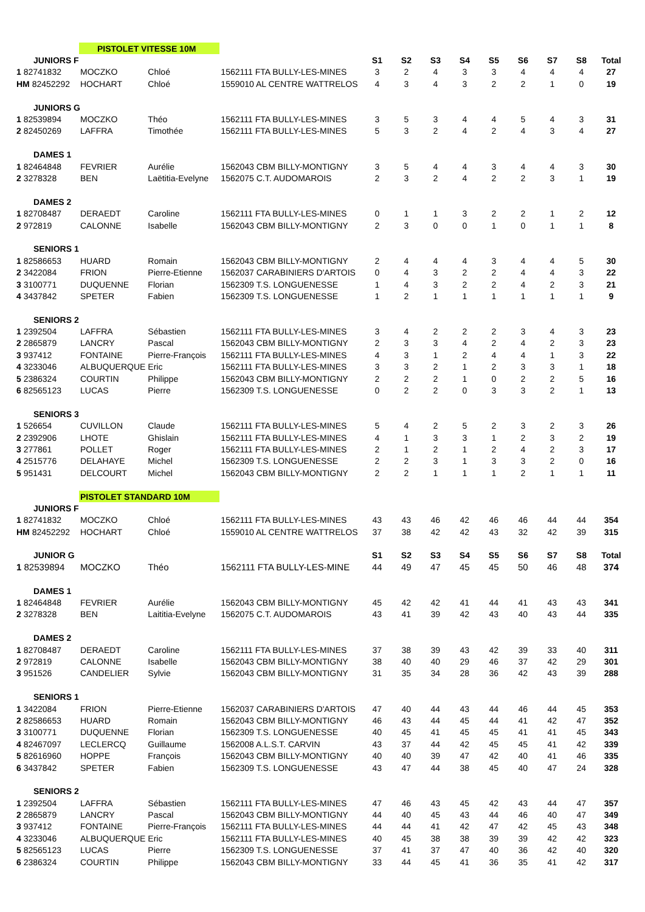| | PISTOLET VITESSE 10M | | | | | | | | | | | |
| JUNIORS F | | | | S1 | S2 | S3 | S4 | S5 | S6 | S7 | S8 | Total |
| 1 82741832 | MOCZKO | Chloé | 1562111 FTA BULLY-LES-MINES | 3 | 2 | 4 | 3 | 3 | 4 | 4 | 4 | 27 |
| HM 82452292 | HOCHART | Chloé | 1559010 AL CENTRE WATTRELOS | 4 | 3 | 4 | 3 | 2 | 2 | 1 | 0 | 19 |
| JUNIORS G | | | | | | | | | | | | |
| 1 82539894 | MOCZKO | Théo | 1562111 FTA BULLY-LES-MINES | 3 | 5 | 3 | 4 | 4 | 5 | 4 | 3 | 31 |
| 2 82450269 | LAFFRA | Timothée | 1562111 FTA BULLY-LES-MINES | 5 | 3 | 2 | 4 | 2 | 4 | 3 | 4 | 27 |
| DAMES 1 | | | | | | | | | | | | |
| 1 82464848 | FEVRIER | Aurélie | 1562043 CBM BILLY-MONTIGNY | 3 | 5 | 4 | 4 | 3 | 4 | 4 | 3 | 30 |
| 2 3278328 | BEN | Laëtitia-Evelyne | 1562075 C.T. AUDOMAROIS | 2 | 3 | 2 | 4 | 2 | 2 | 3 | 1 | 19 |
| DAMES 2 | | | | | | | | | | | | |
| 1 82708487 | DERAEDT | Caroline | 1562111 FTA BULLY-LES-MINES | 0 | 1 | 1 | 3 | 2 | 2 | 1 | 2 | 12 |
| 2 972819 | CALONNE | Isabelle | 1562043 CBM BILLY-MONTIGNY | 2 | 3 | 0 | 0 | 1 | 0 | 1 | 1 | 8 |
| SENIORS 1 | | | | | | | | | | | | |
| 1 82586653 | HUARD | Romain | 1562043 CBM BILLY-MONTIGNY | 2 | 4 | 4 | 4 | 3 | 4 | 4 | 5 | 30 |
| 2 3422084 | FRION | Pierre-Etienne | 1562037 CARABINIERS D'ARTOIS | 0 | 4 | 3 | 2 | 2 | 4 | 4 | 3 | 22 |
| 3 3100771 | DUQUENNE | Florian | 1562309 T.S. LONGUENESSE | 1 | 4 | 3 | 2 | 2 | 4 | 2 | 3 | 21 |
| 4 3437842 | SPETER | Fabien | 1562309 T.S. LONGUENESSE | 1 | 2 | 1 | 1 | 1 | 1 | 1 | 1 | 9 |
| SENIORS 2 | | | | | | | | | | | | |
| 1 2392504 | LAFFRA | Sébastien | 1562111 FTA BULLY-LES-MINES | 3 | 4 | 2 | 2 | 2 | 3 | 4 | 3 | 23 |
| 2 2865879 | LANCRY | Pascal | 1562043 CBM BILLY-MONTIGNY | 2 | 3 | 3 | 4 | 2 | 4 | 2 | 3 | 23 |
| 3 937412 | FONTAINE | Pierre-François | 1562111 FTA BULLY-LES-MINES | 4 | 3 | 1 | 2 | 4 | 4 | 1 | 3 | 22 |
| 4 3233046 | ALBUQUERQUE | Eric | 1562111 FTA BULLY-LES-MINES | 3 | 3 | 2 | 1 | 2 | 3 | 3 | 1 | 18 |
| 5 2386324 | COURTIN | Philippe | 1562043 CBM BILLY-MONTIGNY | 2 | 2 | 2 | 1 | 0 | 2 | 2 | 5 | 16 |
| 6 82565123 | LUCAS | Pierre | 1562309 T.S. LONGUENESSE | 0 | 2 | 2 | 0 | 3 | 3 | 2 | 1 | 13 |
| SENIORS 3 | | | | | | | | | | | | |
| 1 526654 | CUVILLON | Claude | 1562111 FTA BULLY-LES-MINES | 5 | 4 | 2 | 5 | 2 | 3 | 2 | 3 | 26 |
| 2 2392906 | LHOTE | Ghislain | 1562111 FTA BULLY-LES-MINES | 4 | 1 | 3 | 3 | 1 | 2 | 3 | 2 | 19 |
| 3 277861 | POLLET | Roger | 1562111 FTA BULLY-LES-MINES | 2 | 1 | 2 | 1 | 2 | 4 | 2 | 3 | 17 |
| 4 2515776 | DELAHAYE | Michel | 1562309 T.S. LONGUENESSE | 2 | 2 | 3 | 1 | 3 | 3 | 2 | 0 | 16 |
| 5 951431 | DELCOURT | Michel | 1562043 CBM BILLY-MONTIGNY | 2 | 2 | 1 | 1 | 1 | 2 | 1 | 1 | 11 |
| | PISTOLET STANDARD 10M | | | | | | | | | | | |
| JUNIORS F | | | | | | | | | | | | |
| 1 82741832 | MOCZKO | Chloé | 1562111 FTA BULLY-LES-MINES | 43 | 43 | 46 | 42 | 46 | 46 | 44 | 44 | 354 |
| HM 82452292 | HOCHART | Chloé | 1559010 AL CENTRE WATTRELOS | 37 | 38 | 42 | 42 | 43 | 32 | 42 | 39 | 315 |
| JUNIOR G | | | | S1 | S2 | S3 | S4 | S5 | S6 | S7 | S8 | Total |
| 1 82539894 | MOCZKO | Théo | 1562111 FTA BULLY-LES-MINE | 44 | 49 | 47 | 45 | 45 | 50 | 46 | 48 | 374 |
| DAMES 1 | | | | | | | | | | | | |
| 1 82464848 | FEVRIER | Aurélie | 1562043 CBM BILLY-MONTIGNY | 45 | 42 | 42 | 41 | 44 | 41 | 43 | 43 | 341 |
| 2 3278328 | BEN | Laititia-Evelyne | 1562075 C.T. AUDOMAROIS | 43 | 41 | 39 | 42 | 43 | 40 | 43 | 44 | 335 |
| DAMES 2 | | | | | | | | | | | | |
| 1 82708487 | DERAEDT | Caroline | 1562111 FTA BULLY-LES-MINES | 37 | 38 | 39 | 43 | 42 | 39 | 33 | 40 | 311 |
| 2 972819 | CALONNE | Isabelle | 1562043 CBM BILLY-MONTIGNY | 38 | 40 | 40 | 29 | 46 | 37 | 42 | 29 | 301 |
| 3 951526 | CANDELIER | Sylvie | 1562043 CBM BILLY-MONTIGNY | 31 | 35 | 34 | 28 | 36 | 42 | 43 | 39 | 288 |
| SENIORS 1 | | | | | | | | | | | | |
| 1 3422084 | FRION | Pierre-Etienne | 1562037 CARABINIERS D'ARTOIS | 47 | 40 | 44 | 43 | 44 | 46 | 44 | 45 | 353 |
| 2 82586653 | HUARD | Romain | 1562043 CBM BILLY-MONTIGNY | 46 | 43 | 44 | 45 | 44 | 41 | 42 | 47 | 352 |
| 3 3100771 | DUQUENNE | Florian | 1562309 T.S. LONGUENESSE | 40 | 45 | 41 | 45 | 45 | 41 | 41 | 45 | 343 |
| 4 82467097 | LECLERCQ | Guillaume | 1562008 A.L.S.T. CARVIN | 43 | 37 | 44 | 42 | 45 | 45 | 41 | 42 | 339 |
| 5 82616960 | HOPPE | François | 1562043 CBM BILLY-MONTIGNY | 40 | 40 | 39 | 47 | 42 | 40 | 41 | 46 | 335 |
| 6 3437842 | SPETER | Fabien | 1562309 T.S. LONGUENESSE | 43 | 47 | 44 | 38 | 45 | 40 | 47 | 24 | 328 |
| SENIORS 2 | | | | | | | | | | | | |
| 1 2392504 | LAFFRA | Sébastien | 1562111 FTA BULLY-LES-MINES | 47 | 46 | 43 | 45 | 42 | 43 | 44 | 47 | 357 |
| 2 2865879 | LANCRY | Pascal | 1562043 CBM BILLY-MONTIGNY | 44 | 40 | 45 | 43 | 44 | 46 | 40 | 47 | 349 |
| 3 937412 | FONTAINE | Pierre-François | 1562111 FTA BULLY-LES-MINES | 44 | 44 | 41 | 42 | 47 | 42 | 45 | 43 | 348 |
| 4 3233046 | ALBUQUERQUE | Eric | 1562111 FTA BULLY-LES-MINES | 40 | 45 | 38 | 38 | 39 | 39 | 42 | 42 | 323 |
| 5 82565123 | LUCAS | Pierre | 1562309 T.S. LONGUENESSE | 37 | 41 | 37 | 47 | 40 | 36 | 42 | 40 | 320 |
| 6 2386324 | COURTIN | Philippe | 1562043 CBM BILLY-MONTIGNY | 33 | 44 | 45 | 41 | 36 | 35 | 41 | 42 | 317 |